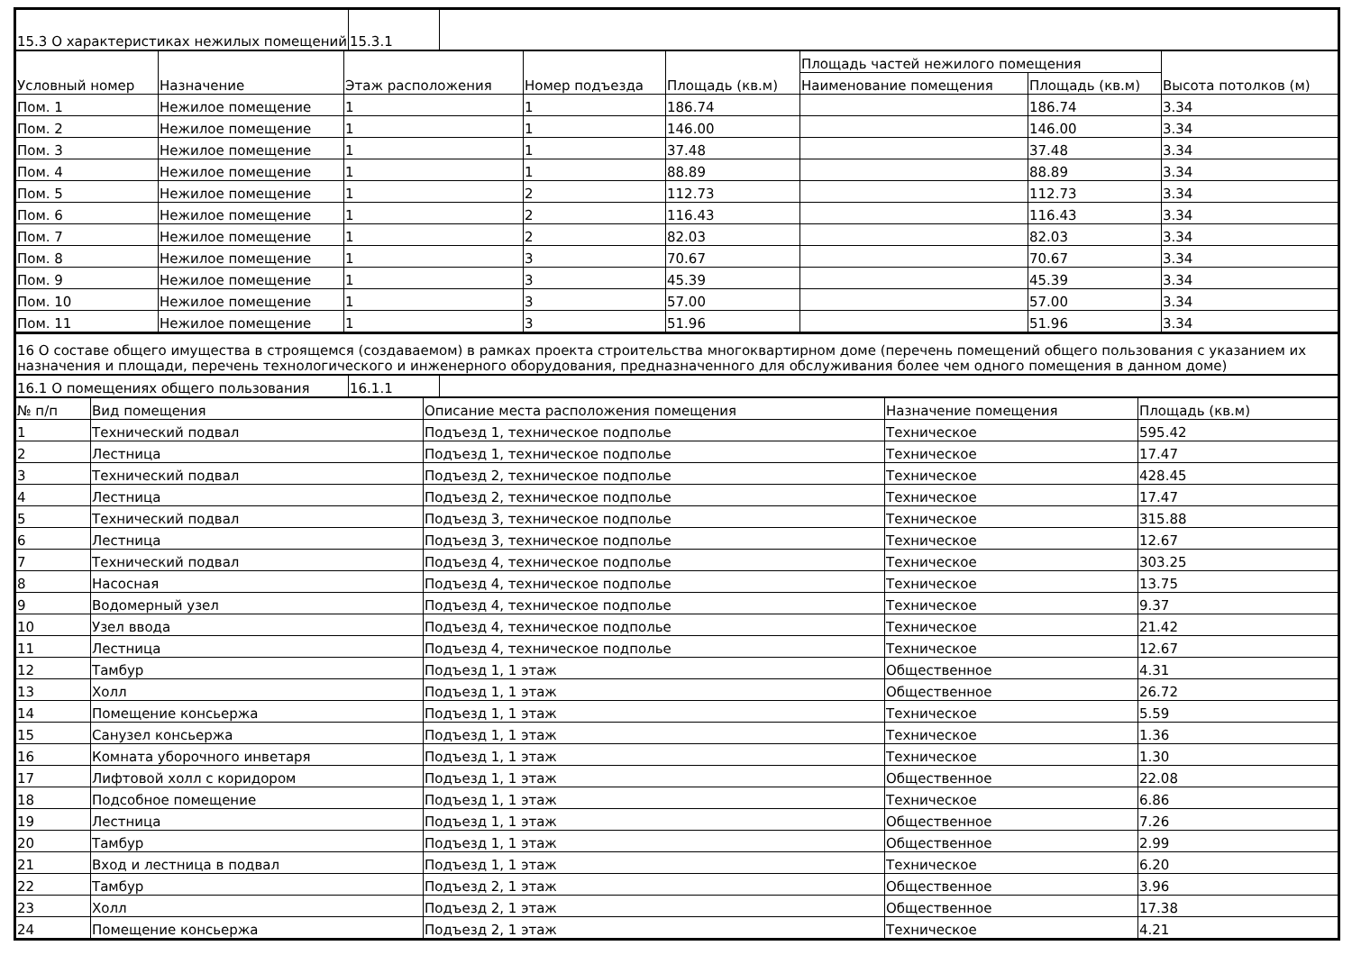| 15.3 О характеристиках нежилых помещений | 15.3.1 | |
| Условный номер | Назначение | Этаж расположения | Номер подъезда | Площадь (кв.м) | Площадь частей нежилого помещения | | Высота потолков (м) |
| --- | --- | --- | --- | --- | --- | --- | --- |
| | | | | | Наименование помещения | Площадь (кв.м) | |
| Пом. 1 | Нежилое помещение | 1 | 1 | 186.74 | | 186.74 | 3.34 |
| Пом. 2 | Нежилое помещение | 1 | 1 | 146.00 | | 146.00 | 3.34 |
| Пом. 3 | Нежилое помещение | 1 | 1 | 37.48 | | 37.48 | 3.34 |
| Пом. 4 | Нежилое помещение | 1 | 1 | 88.89 | | 88.89 | 3.34 |
| Пом. 5 | Нежилое помещение | 1 | 2 | 112.73 | | 112.73 | 3.34 |
| Пом. 6 | Нежилое помещение | 1 | 2 | 116.43 | | 116.43 | 3.34 |
| Пом. 7 | Нежилое помещение | 1 | 2 | 82.03 | | 82.03 | 3.34 |
| Пом. 8 | Нежилое помещение | 1 | 3 | 70.67 | | 70.67 | 3.34 |
| Пом. 9 | Нежилое помещение | 1 | 3 | 45.39 | | 45.39 | 3.34 |
| Пом. 10 | Нежилое помещение | 1 | 3 | 57.00 | | 57.00 | 3.34 |
| Пом. 11 | Нежилое помещение | 1 | 3 | 51.96 | | 51.96 | 3.34 |
| 16 О составе общего имущества в строящемся (создаваемом) в рамках проекта строительства многоквартирном доме (перечень помещений общего пользования с указанием их назначения и площади, перечень технологического и инженерного оборудования, предназначенного для обслуживания более чем одного помещения в данном доме) |
| 16.1 О помещениях общего пользования | 16.1.1 | |
| № п/п | Вид помещения | Описание места расположения помещения | Назначение помещения | Площадь (кв.м) |
| --- | --- | --- | --- | --- |
| 1 | Технический подвал | Подъезд 1, техническое подполье | Техническое | 595.42 |
| 2 | Лестница | Подъезд 1, техническое подполье | Техническое | 17.47 |
| 3 | Технический подвал | Подъезд 2, техническое подполье | Техническое | 428.45 |
| 4 | Лестница | Подъезд 2, техническое подполье | Техническое | 17.47 |
| 5 | Технический подвал | Подъезд 3, техническое подполье | Техническое | 315.88 |
| 6 | Лестница | Подъезд 3, техническое подполье | Техническое | 12.67 |
| 7 | Технический подвал | Подъезд 4, техническое подполье | Техническое | 303.25 |
| 8 | Насосная | Подъезд 4, техническое подполье | Техническое | 13.75 |
| 9 | Водомерный узел | Подъезд 4, техническое подполье | Техническое | 9.37 |
| 10 | Узел ввода | Подъезд 4, техническое подполье | Техническое | 21.42 |
| 11 | Лестница | Подъезд 4, техническое подполье | Техническое | 12.67 |
| 12 | Тамбур | Подъезд 1, 1 этаж | Общественное | 4.31 |
| 13 | Холл | Подъезд 1, 1 этаж | Общественное | 26.72 |
| 14 | Помещение консьержа | Подъезд 1, 1 этаж | Техническое | 5.59 |
| 15 | Санузел консьержа | Подъезд 1, 1 этаж | Техническое | 1.36 |
| 16 | Комната уборочного инветаря | Подъезд 1, 1 этаж | Техническое | 1.30 |
| 17 | Лифтовой холл с коридором | Подъезд 1, 1 этаж | Общественное | 22.08 |
| 18 | Подсобное помещение | Подъезд 1, 1 этаж | Техническое | 6.86 |
| 19 | Лестница | Подъезд 1, 1 этаж | Общественное | 7.26 |
| 20 | Тамбур | Подъезд 1, 1 этаж | Общественное | 2.99 |
| 21 | Вход и лестница в подвал | Подъезд 1, 1 этаж | Техническое | 6.20 |
| 22 | Тамбур | Подъезд 2, 1 этаж | Общественное | 3.96 |
| 23 | Холл | Подъезд 2, 1 этаж | Общественное | 17.38 |
| 24 | Помещение консьержа | Подъезд 2, 1 этаж | Техническое | 4.21 |